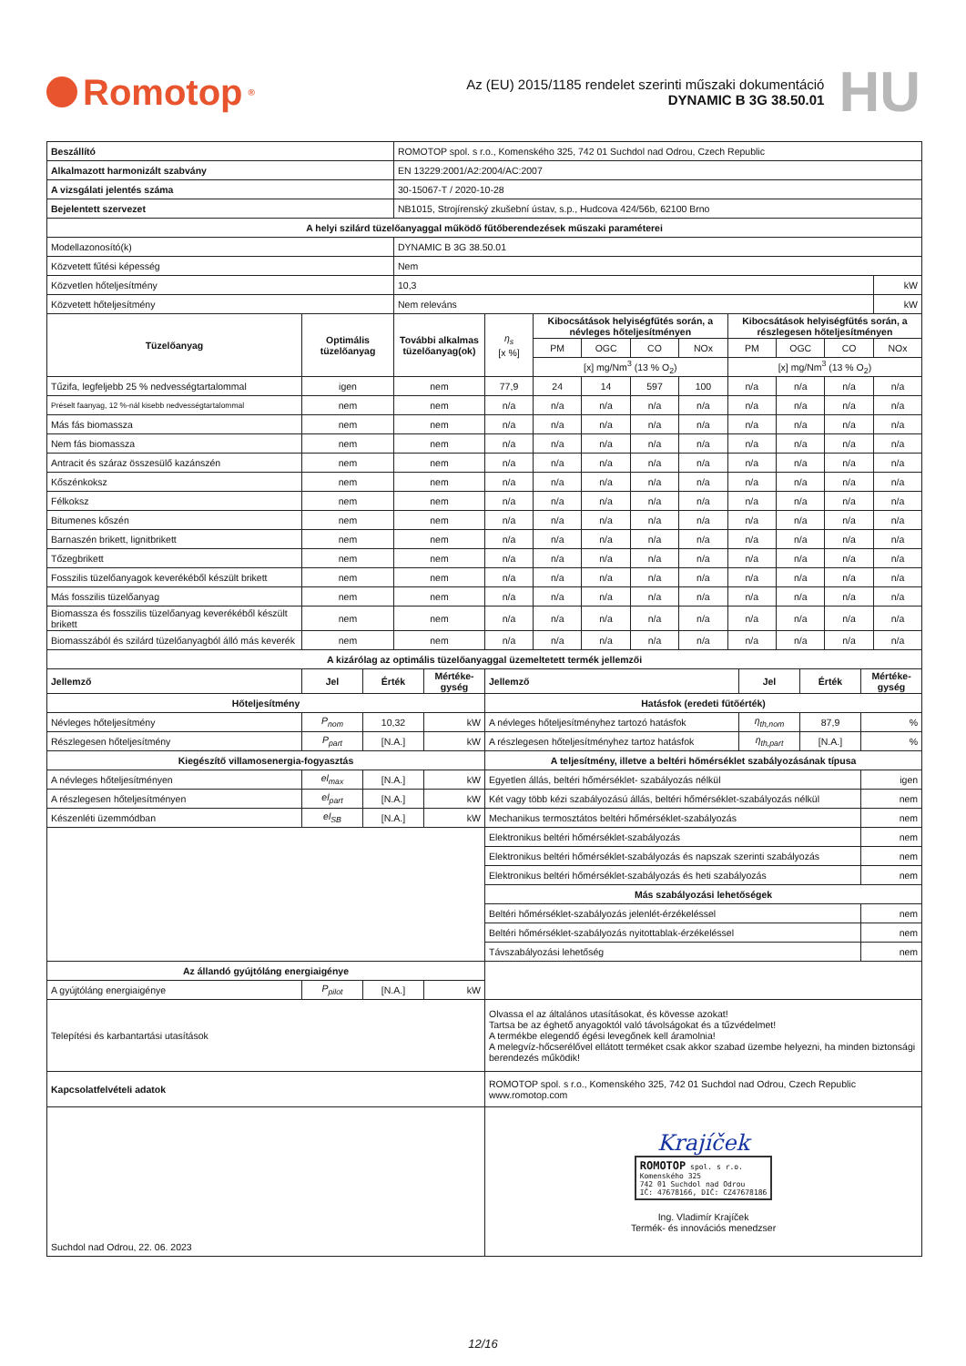Romotop<sup>®</sup>
Az (EU) 2015/1185 rendelet szerinti műszaki dokumentáció
DYNAMIC B 3G 38.50.01
HU
| Beszállító | ROMOTOP spol. s r.o., Komenského 325, 742 01 Suchdol nad Odrou, Czech Republic | |
| Alkalmazott harmonizált szabvány | EN 13229:2001/A2:2004/AC:2007 | |
| A vizsgálati jelentés száma | 30-15067-T / 2020-10-28 | |
| Bejelentett szervezet | NB1015, Strojírenský zkušební ústav, s.p., Hudcova 424/56b, 62100 Brno | |
| A helyi szilárd tüzelőanyaggal működő fűtőberendezések műszaki paraméterei | | |
| Modellazonosító(k) | DYNAMIC B 3G 38.50.01 | |
| Közvetett fűtési képesség | Nem | |
| Közvetlen hőteljesítmény | 10,3 | kW |
| Közvetett hőteljesítmény | Nem releváns | kW |
| Tüzelőanyag | Optimális tüzelőanyag | További alkalmas tüzelőanyag(ok) | η<sub>s</sub> [x %] | Kibocsátások helyiségfűtés során, a névleges hőteljesítményen | | | | Kibocsátások helyiségfűtés során, a részlegesen hőteljesítményen | | | |
| | | | | PM | OGC | CO | NOx | PM | OGC | CO | NOx |
| | | | | [x] mg/Nm<sup>3</sup> (13 % O<sub>2</sub>) | | | | [x] mg/Nm<sup>3</sup> (13 % O<sub>2</sub>) | | | |
| Tűzifa, legfeljebb 25 % nedvességtartalommal | igen | nem | 77,9 | 24 | 14 | 597 | 100 | n/a | n/a | n/a | n/a |
| Préselt faanyag, 12 %-nál kisebb nedvességtartalommal | nem | nem | n/a | n/a | n/a | n/a | n/a | n/a | n/a | n/a | n/a |
| Más fás biomassza | nem | nem | n/a | n/a | n/a | n/a | n/a | n/a | n/a | n/a | n/a |
| Nem fás biomassza | nem | nem | n/a | n/a | n/a | n/a | n/a | n/a | n/a | n/a | n/a |
| Antracit és száraz összesülő kazánszén | nem | nem | n/a | n/a | n/a | n/a | n/a | n/a | n/a | n/a | n/a |
| Kőszénkoksz | nem | nem | n/a | n/a | n/a | n/a | n/a | n/a | n/a | n/a | n/a |
| Félkoksz | nem | nem | n/a | n/a | n/a | n/a | n/a | n/a | n/a | n/a | n/a |
| Bitumenes kőszén | nem | nem | n/a | n/a | n/a | n/a | n/a | n/a | n/a | n/a | n/a |
| Barnaszén brikett, lignitbrikett | nem | nem | n/a | n/a | n/a | n/a | n/a | n/a | n/a | n/a | n/a |
| Tőzegbrikett | nem | nem | n/a | n/a | n/a | n/a | n/a | n/a | n/a | n/a | n/a |
| Fosszilis tüzelőanyagok keverékéből készült brikett | nem | nem | n/a | n/a | n/a | n/a | n/a | n/a | n/a | n/a | n/a |
| Más fosszilis tüzelőanyag | nem | nem | n/a | n/a | n/a | n/a | n/a | n/a | n/a | n/a | n/a |
| Biomassza és fosszilis tüzelőanyag keverékéből készült brikett | nem | nem | n/a | n/a | n/a | n/a | n/a | n/a | n/a | n/a | n/a |
| Biomasszából és szilárd tüzelőanyagból álló más keverék | nem | nem | n/a | n/a | n/a | n/a | n/a | n/a | n/a | n/a | n/a |
| A kizárólag az optimális tüzelőanyaggal üzemeltetett termék jellemzői | | | | | | | |
| --- | --- | --- | --- | --- | --- | --- | --- |
| Jellemző | Jel | Érték | Mértéke-gység | Jellemző | Jel | Érték | Mértéke-gység |
| Hőteljesítmény | | | | Hatásfok (eredeti fűtőérték) | | | |
| Névleges hőteljesítmény | P<sub>nom</sub> | 10,32 | kW | A névleges hőteljesítményhez tartozó hatásfok | η<sub>th,nom</sub> | 87,9 | % |
| Részlegesen hőteljesítmény | P<sub>part</sub> | [N.A.] | kW | A részlegesen hőteljesítményhez tartoz hatásfok | η<sub>th,part</sub> | [N.A.] | % |
| Kiegészítő villamosenergia-fogyasztás | | | | A teljesítmény, illetve a beltéri hőmérséklet szabályozásának típusa | | | |
| A névleges hőteljesítményen | el<sub>max</sub> | [N.A.] | kW | Egyetlen állás, beltéri hőmérséklet- szabályozás nélkül | | | igen |
| A részlegesen hőteljesítményen | el<sub>part</sub> | [N.A.] | kW | Két vagy több kézi szabályozású állás, beltéri hőmérséklet-szabályozás nélkül | | | nem |
| Készenléti üzemmódban | el<sub>SB</sub> | [N.A.] | kW | Mechanikus termosztátos beltéri hőmérséklet-szabályozás | | | nem |
| | | | | Elektronikus beltéri hőmérséklet-szabályozás | | | nem |
| | | | | Elektronikus beltéri hőmérséklet-szabályozás és napszak szerinti szabályozás | | | nem |
| | | | | Elektronikus beltéri hőmérséklet-szabályozás és heti szabályozás | | | nem |
| | | | | Más szabályozási lehetőségek | | | |
| | | | | Beltéri hőmérséklet-szabályozás jelenlét-érzékeléssel | | | nem |
| | | | | Beltéri hőmérséklet-szabályozás nyitottablak-érzékeléssel | | | nem |
| | | | | Távszabályozási lehetőség | | | nem |
| Az állandó gyújtóláng energiaigénye | | | | | | | |
| A gyújtóláng energiaigénye | P<sub>pilot</sub> | [N.A.] | kW | | | | |
| Telepítési és karbantartási utasítások | | | | Olvassa el az általános utasításokat, és kövesse azokat! Tartsa be az éghető anyagoktól való távolságokat és a tűzvédelmet! A termékbe elegendő égési levegőnek kell áramolnia! A melegvíz-hőcserélővel ellátott terméket csak akkor szabad üzembe helyezni, ha minden biztonsági berendezés működik! | | | |
| Kapcsolatfelvételi adatok | | | | ROMOTOP spol. s r.o., Komenského 325, 742 01 Suchdol nad Odrou, Czech Republic www.romotop.com | | | |
| Suchdol nad Odrou, 22. 06. 2023 | | | | Krajíček ROMOTOP spol. s r.o. Komenského 325 742 01 Suchdol nad Odrou IČ: 47678166, DIČ: CZ47678186 Ing. Vladimír Krajíček Termék- és innovációs menedzser | | | |
12/16